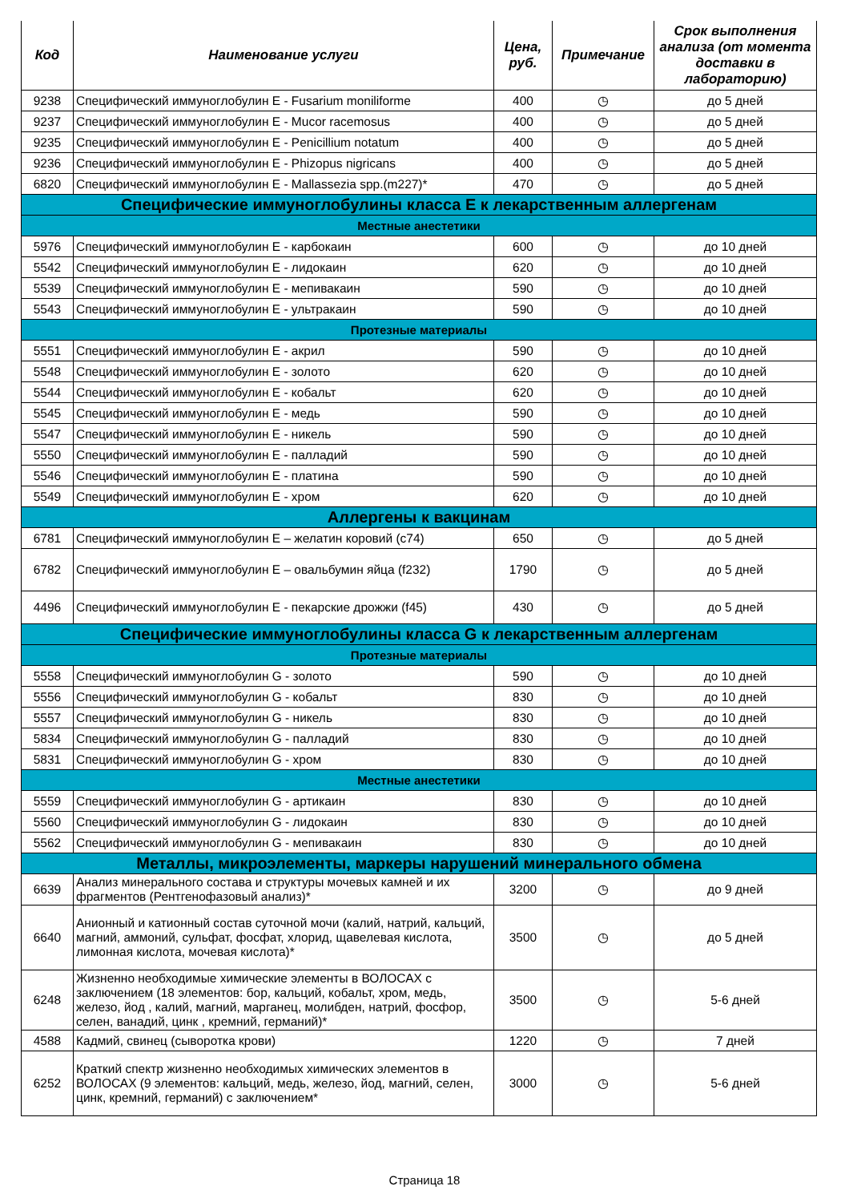| Код | Наименование услуги | Цена, руб. | Примечание | Срок выполнения анализа (от момента доставки в лабораторию) |
| --- | --- | --- | --- | --- |
| 9238 | Специфический иммуноглобулин E - Fusarium moniliforme | 400 | ◷ | до 5 дней |
| 9237 | Специфический иммуноглобулин E - Mucor racemosus | 400 | ◷ | до 5 дней |
| 9235 | Специфический иммуноглобулин E - Penicillium notatum | 400 | ◷ | до 5 дней |
| 9236 | Специфический иммуноглобулин E - Phizopus nigricans | 400 | ◷ | до 5 дней |
| 6820 | Специфический иммуноглобулин E - Mallassezia spp.(m227)* | 470 | ◷ | до 5 дней |
| Специфические иммуноглобулины класса Е к лекарственным аллергенам | | | | |
| Местные анестетики | | | | |
| 5976 | Специфический иммуноглобулин E - карбокаин | 600 | ◷ | до 10 дней |
| 5542 | Специфический иммуноглобулин E - лидокаин | 620 | ◷ | до 10 дней |
| 5539 | Специфический иммуноглобулин E - мепивакаин | 590 | ◷ | до 10 дней |
| 5543 | Специфический иммуноглобулин E - ультракаин | 590 | ◷ | до 10 дней |
| Протезные материалы | | | | |
| 5551 | Специфический иммуноглобулин E - акрил | 590 | ◷ | до 10 дней |
| 5548 | Специфический иммуноглобулин E - золото | 620 | ◷ | до 10 дней |
| 5544 | Специфический иммуноглобулин E - кобальт | 620 | ◷ | до 10 дней |
| 5545 | Специфический иммуноглобулин E - медь | 590 | ◷ | до 10 дней |
| 5547 | Специфический иммуноглобулин E - никель | 590 | ◷ | до 10 дней |
| 5550 | Специфический иммуноглобулин E - палладий | 590 | ◷ | до 10 дней |
| 5546 | Специфический иммуноглобулин E - платина | 590 | ◷ | до 10 дней |
| 5549 | Специфический иммуноглобулин E - хром | 620 | ◷ | до 10 дней |
| Аллергены к вакцинам | | | | |
| 6781 | Специфический иммуноглобулин E – желатин коровий (c74) | 650 | ◷ | до 5 дней |
| 6782 | Специфический иммуноглобулин E – овальбумин яйца (f232) | 1790 | ◷ | до 5 дней |
| 4496 | Специфический иммуноглобулин E - пекарские дрожжи (f45) | 430 | ◷ | до 5 дней |
| Специфические иммуноглобулины класса G к лекарственным аллергенам | | | | |
| Протезные материалы | | | | |
| 5558 | Специфический иммуноглобулин G - золото | 590 | ◷ | до 10 дней |
| 5556 | Специфический иммуноглобулин G - кобальт | 830 | ◷ | до 10 дней |
| 5557 | Специфический иммуноглобулин G - никель | 830 | ◷ | до 10 дней |
| 5834 | Специфический иммуноглобулин G - палладий | 830 | ◷ | до 10 дней |
| 5831 | Специфический иммуноглобулин G - хром | 830 | ◷ | до 10 дней |
| Местные анестетики | | | | |
| 5559 | Специфический иммуноглобулин G - артикаин | 830 | ◷ | до 10 дней |
| 5560 | Специфический иммуноглобулин G - лидокаин | 830 | ◷ | до 10 дней |
| 5562 | Специфический иммуноглобулин G - мепивакаин | 830 | ◷ | до 10 дней |
| Металлы, микроэлементы, маркеры нарушений минерального обмена | | | | |
| 6639 | Анализ минерального состава и структуры мочевых камней и их фрагментов (Рентгенофазовый анализ)* | 3200 | ◷ | до 9 дней |
| 6640 | Анионный и катионный состав суточной мочи (калий, натрий, кальций, магний, аммоний, сульфат, фосфат, хлорид, щавелевая кислота, лимонная кислота, мочевая кислота)* | 3500 | ◷ | до 5 дней |
| 6248 | Жизненно необходимые химические элементы в ВОЛОСАХ с заключением (18 элементов: бор, кальций, кобальт, хром, медь, железо, йод , калий, магний, марганец, молибден, натрий, фосфор, селен, ванадий, цинк , кремний, германий)* | 3500 | ◷ | 5-6 дней |
| 4588 | Кадмий, свинец (сыворотка крови) | 1220 | ◷ | 7 дней |
| 6252 | Краткий спектр жизненно необходимых химических элементов в ВОЛОСАХ (9 элементов: кальций, медь, железо, йод, магний, селен, цинк, кремний, германий) с заключением* | 3000 | ◷ | 5-6 дней |
Страница 18